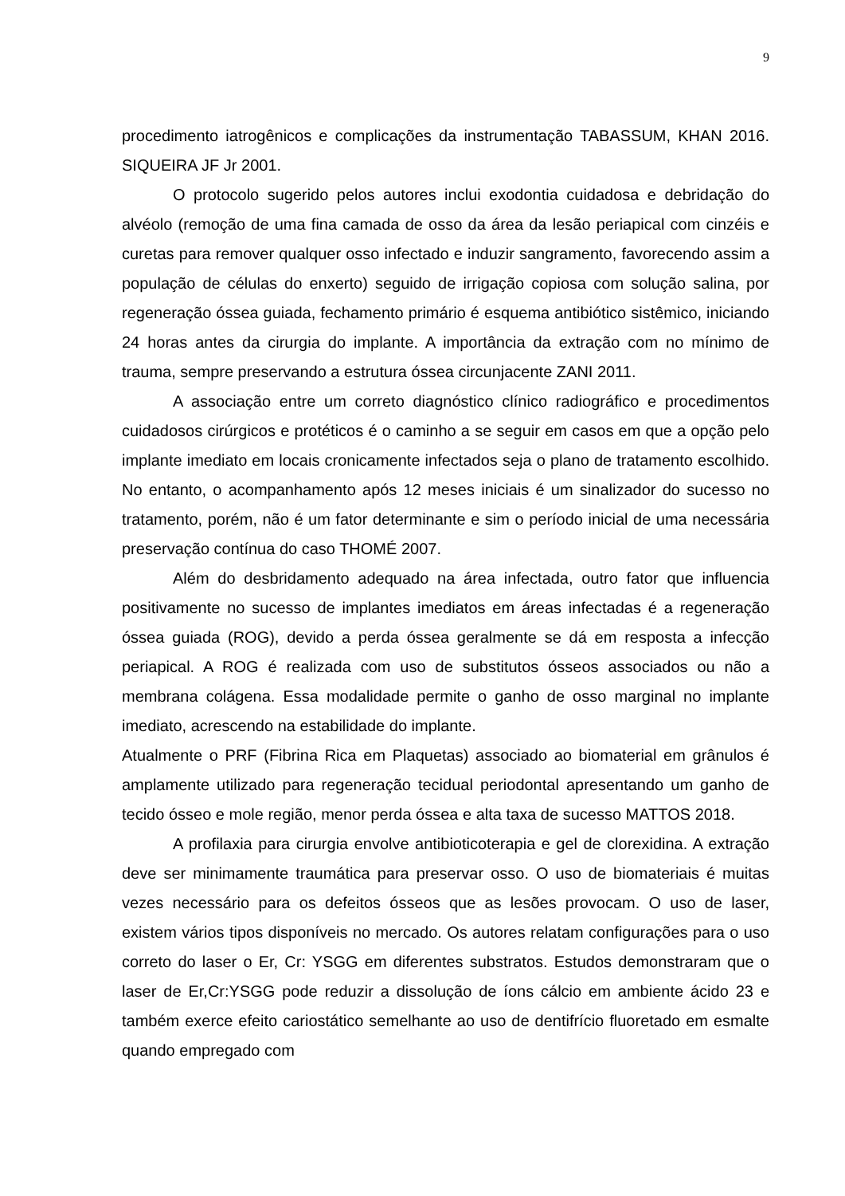9
procedimento iatrogênicos e complicações da instrumentação TABASSUM, KHAN 2016. SIQUEIRA JF Jr 2001.
O protocolo sugerido pelos autores inclui exodontia cuidadosa e debridação do alvéolo (remoção de uma fina camada de osso da área da lesão periapical com cinzéis e curetas para remover qualquer osso infectado e induzir sangramento, favorecendo assim a população de células do enxerto) seguido de irrigação copiosa com solução salina, por regeneração óssea guiada, fechamento primário é esquema antibiótico sistêmico, iniciando 24 horas antes da cirurgia do implante. A importância da extração com no mínimo de trauma, sempre preservando a estrutura óssea circunjacente ZANI 2011.
A associação entre um correto diagnóstico clínico radiográfico e procedimentos cuidadosos cirúrgicos e protéticos é o caminho a se seguir em casos em que a opção pelo implante imediato em locais cronicamente infectados seja o plano de tratamento escolhido. No entanto, o acompanhamento após 12 meses iniciais é um sinalizador do sucesso no tratamento, porém, não é um fator determinante e sim o período inicial de uma necessária preservação contínua do caso THOMÉ 2007.
Além do desbridamento adequado na área infectada, outro fator que influencia positivamente no sucesso de implantes imediatos em áreas infectadas é a regeneração óssea guiada (ROG), devido a perda óssea geralmente se dá em resposta a infecção periapical. A ROG é realizada com uso de substitutos ósseos associados ou não a membrana colágena. Essa modalidade permite o ganho de osso marginal no implante imediato, acrescendo na estabilidade do implante.
Atualmente o PRF (Fibrina Rica em Plaquetas) associado ao biomaterial em grânulos é amplamente utilizado para regeneração tecidual periodontal apresentando um ganho de tecido ósseo e mole região, menor perda óssea e alta taxa de sucesso MATTOS 2018.
A profilaxia para cirurgia envolve antibioticoterapia e gel de clorexidina. A extração deve ser minimamente traumática para preservar osso. O uso de biomateriais é muitas vezes necessário para os defeitos ósseos que as lesões provocam. O uso de laser, existem vários tipos disponíveis no mercado. Os autores relatam configurações para o uso correto do laser o Er, Cr: YSGG em diferentes substratos. Estudos demonstraram que o laser de Er,Cr:YSGG pode reduzir a dissolução de íons cálcio em ambiente ácido 23 e também exerce efeito cariostático semelhante ao uso de dentifrício fluoretado em esmalte quando empregado com